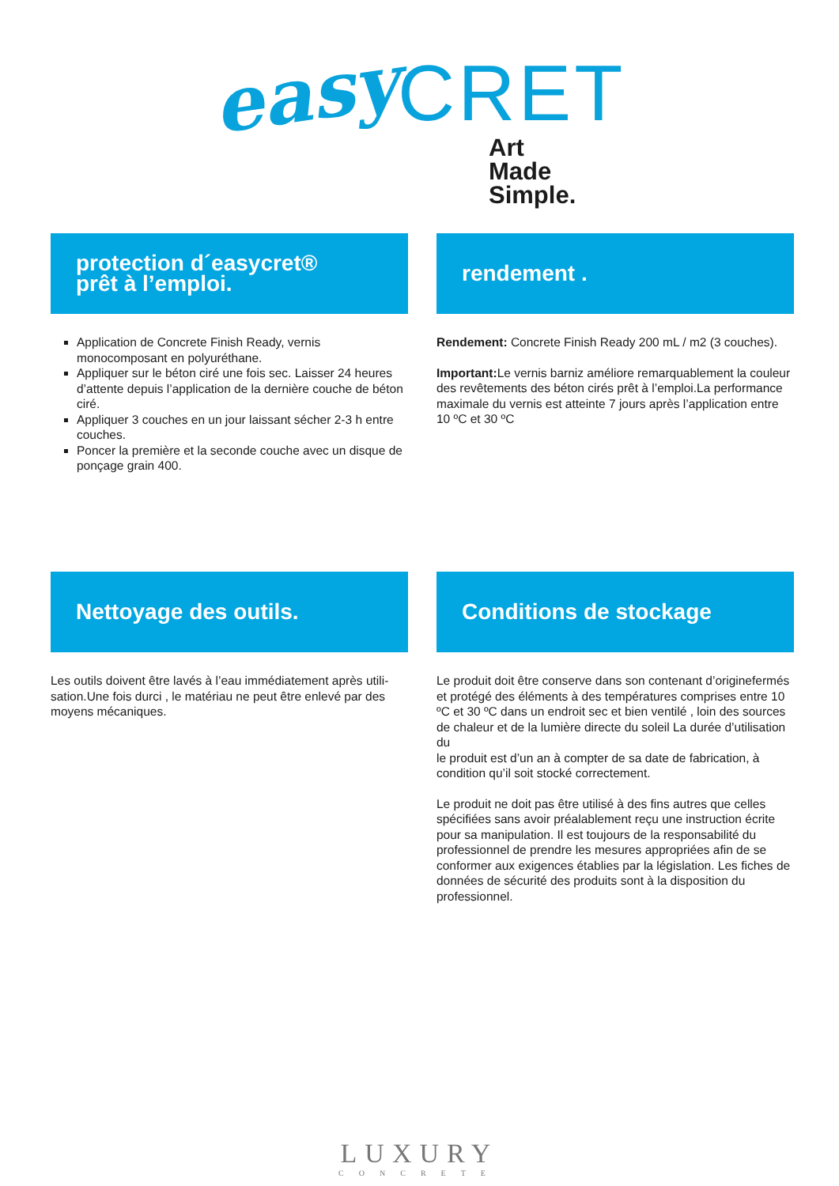easy CRET
Art
Made
Simple.
protection d´easycret®
prêt à l’emploi.
Application de Concrete Finish Ready, vernis monocomposant en polyuréthane.
Appliquer sur le béton ciré une fois sec. Laisser 24 heures d’attente depuis l’application de la dernière couche de béton ciré.
Appliquer 3 couches en un jour laissant sécher 2-3 h entre couches.
Poncer la première et la seconde couche avec un disque de ponçage grain 400.
rendement .
Rendement: Concrete Finish Ready 200 mL / m2 (3 couches).
Important: Le vernis barniz améliore remarquablement la couleur des revêtements des béton cirés prêt à l’emploi.La performance maximale du vernis est atteinte 7 jours après l’application entre 10 ºC et 30 ºC
Nettoyage des outils.
Les outils doivent être lavés à l’eau immédiatement après utili-sation.Une fois durci , le matériau ne peut être enlevé par des moyens mécaniques.
Conditions de stockage
Le produit doit être conserve dans son contenant d’originefermés et protégé des éléments à des températures comprises entre 10 ºC et 30 ºC dans un endroit sec et bien ventilé , loin des sources de chaleur et de la lumière directe du soleil La durée d’utilisation du
le produit est d’un an à compter de sa date de fabrication, à condition qu’il soit stocké correctement.
Le produit ne doit pas être utilisé à des fins autres que celles spécifiées sans avoir préalablement reçu une instruction écrite pour sa manipulation. Il est toujours de la responsabilité du professionnel de prendre les mesures appropriées afin de se conformer aux exigences établies par la législation. Les fiches de données de sécurité des produits sont à la disposition du professionnel.
LUXURY
CONCRETE